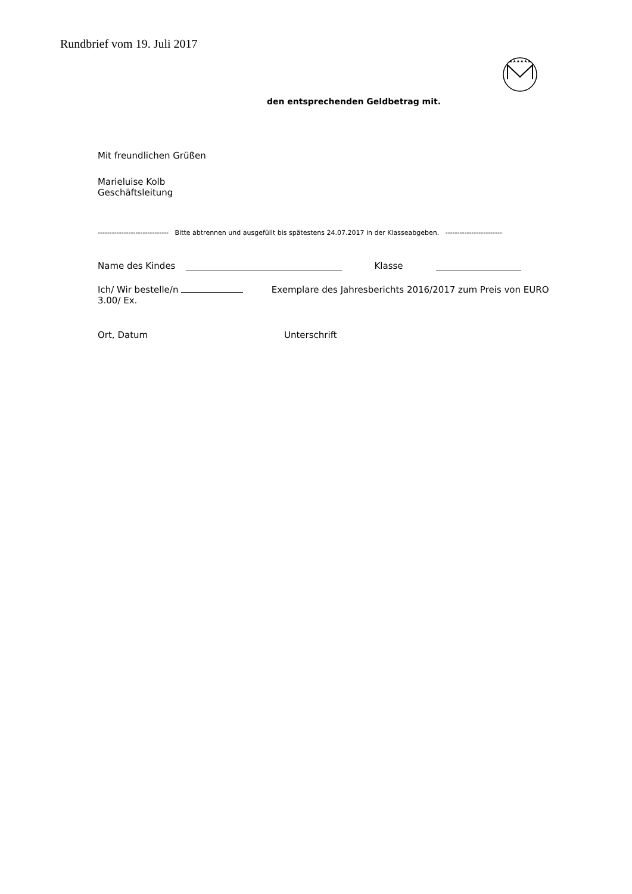Rundbrief vom 19. Juli 2017
★★★★★★
den entsprechenden Geldbetrag mit.
Mit freundlichen Grüßen
Marieluise Kolb
Geschäftsleitung
------------------------------ Bitte abtrennen und ausgefüllt bis spätestens 24.07.2017 in der Klasseabgeben. ------------------------
Name des Kindes Klasse
Ich/ Wir bestelle/n Exemplare des Jahresberichts 2016/2017 zum Preis von EURO 3.00/ Ex.
Ort, Datum Unterschrift